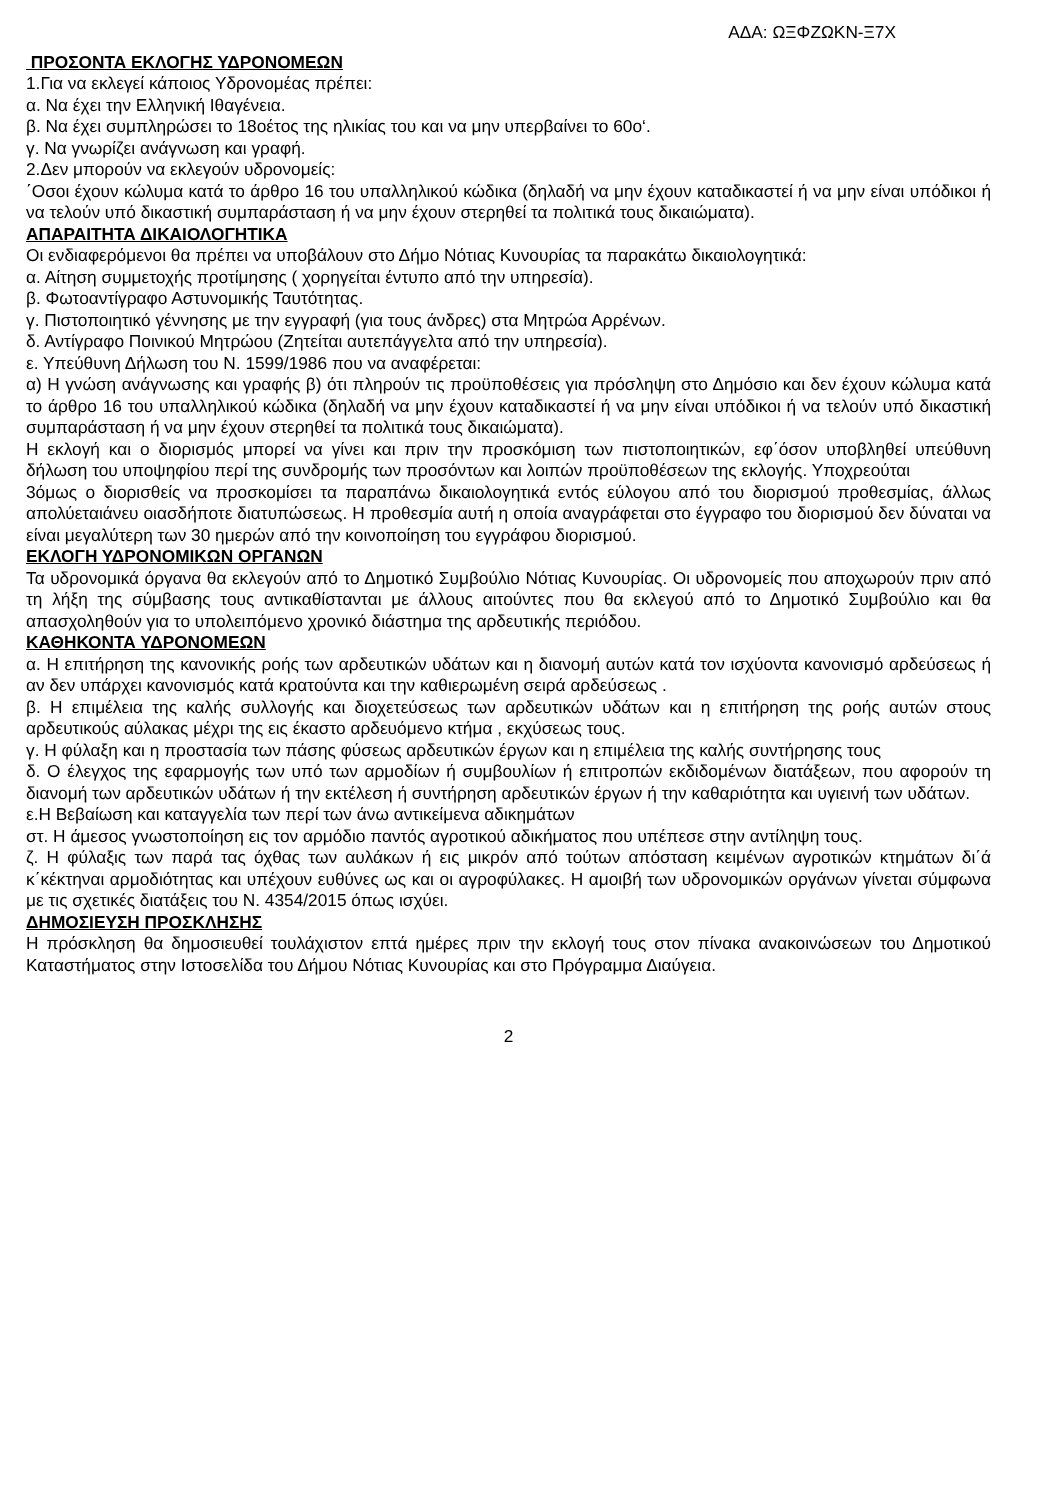ΑΔΑ: ΩΞΦΖΩΚΝ-Ξ7Χ
ΠΡΟΣΟΝΤΑ ΕΚΛΟΓΗΣ ΥΔΡΟΝΟΜΕΩΝ
1.Για να εκλεγεί κάποιος Υδρονομέας πρέπει:
α. Να έχει την Ελληνική Ιθαγένεια.
β. Να έχει συμπληρώσει το 18οέτος της ηλικίας του και να μην υπερβαίνει το 60ο‘.
γ. Να γνωρίζει ανάγνωση και γραφή.
2.Δεν μπορούν να εκλεγούν υδρονομείς:
΄Οσοι έχουν κώλυμα κατά το άρθρο 16 του υπαλληλικού κώδικα (δηλαδή να μην έχουν καταδικαστεί ή να μην είναι υπόδικοι ή να τελούν υπό δικαστική συμπαράσταση ή να μην έχουν στερηθεί τα πολιτικά τους δικαιώματα).
ΑΠΑΡΑΙΤΗΤΑ ΔΙΚΑΙΟΛΟΓΗΤΙΚΑ
Οι ενδιαφερόμενοι θα πρέπει να υποβάλουν στο Δήμο Νότιας Κυνουρίας τα παρακάτω δικαιολογητικά:
α. Αίτηση συμμετοχής προτίμησης ( χορηγείται έντυπο από την υπηρεσία).
β. Φωτοαντίγραφο Αστυνομικής Ταυτότητας.
γ. Πιστοποιητικό γέννησης με την εγγραφή (για τους άνδρες) στα Μητρώα Αρρένων.
δ. Αντίγραφο Ποινικού Μητρώου (Ζητείται αυτεπάγγελτα από την υπηρεσία).
ε. Υπεύθυνη Δήλωση του Ν. 1599/1986 που να αναφέρεται:
α) Η γνώση ανάγνωσης και γραφής β) ότι πληρούν τις προϋποθέσεις για πρόσληψη στο Δημόσιο και δεν έχουν κώλυμα κατά το άρθρο 16 του υπαλληλικού κώδικα (δηλαδή να μην έχουν καταδικαστεί ή να μην είναι υπόδικοι ή να τελούν υπό δικαστική συμπαράσταση ή να μην έχουν στερηθεί τα πολιτικά τους δικαιώματα).
Η εκλογή και ο διορισμός μπορεί να γίνει και πριν την προσκόμιση των πιστοποιητικών, εφ΄όσον υποβληθεί υπεύθυνη δήλωση του υποψηφίου περί της συνδρομής των προσόντων και λοιπών προϋποθέσεων της εκλογής. Υποχρεούται
3όμως ο διορισθείς να προσκομίσει τα παραπάνω δικαιολογητικά εντός εύλογου από του διορισμού προθεσμίας, άλλως απολύεταιάνευ οιασδήποτε διατυπώσεως. Η προθεσμία αυτή η οποία αναγράφεται στο έγγραφο του διορισμού δεν δύναται να είναι μεγαλύτερη των 30 ημερών από την κοινοποίηση του εγγράφου διορισμού.
ΕΚΛΟΓΗ ΥΔΡΟΝΟΜΙΚΩΝ ΟΡΓΑΝΩΝ
Τα υδρονομικά όργανα θα εκλεγούν από το Δημοτικό Συμβούλιο Νότιας Κυνουρίας. Οι υδρονομείς που αποχωρούν πριν από τη λήξη της σύμβασης τους αντικαθίστανται με άλλους αιτούντες που θα εκλεγού από το Δημοτικό Συμβούλιο και θα απασχοληθούν για το υπολειπόμενο χρονικό διάστημα της αρδευτικής περιόδου.
ΚΑΘΗΚΟΝΤΑ ΥΔΡΟΝΟΜΕΩΝ
α. Η επιτήρηση της κανονικής ροής των αρδευτικών υδάτων και η διανομή αυτών κατά τον ισχύοντα κανονισμό αρδεύσεως ή αν δεν υπάρχει κανονισμός κατά κρατούντα και την καθιερωμένη σειρά αρδεύσεως .
β. Η επιμέλεια της καλής συλλογής και διοχετεύσεως των αρδευτικών υδάτων και η επιτήρηση της ροής αυτών στους αρδευτικούς αύλακας μέχρι της εις έκαστο αρδευόμενο κτήμα , εκχύσεως τους.
γ. Η φύλαξη και η προστασία των πάσης φύσεως αρδευτικών έργων και η επιμέλεια της καλής συντήρησης τους
δ. Ο έλεγχος της εφαρμογής των υπό των αρμοδίων ή συμβουλίων ή επιτροπών εκδιδομένων διατάξεων, που αφορούν τη διανομή των αρδευτικών υδάτων ή την εκτέλεση ή συντήρηση αρδευτικών έργων ή την καθαριότητα και υγιεινή των υδάτων.
ε.Η Βεβαίωση και καταγγελία των περί των άνω αντικείμενα αδικημάτων
στ. Η άμεσος γνωστοποίηση εις τον αρμόδιο παντός αγροτικού αδικήματος που υπέπεσε στην αντίληψη τους.
ζ. Η φύλαξις των παρά τας όχθας των αυλάκων ή εις μικρόν από τούτων απόσταση κειμένων αγροτικών κτημάτων δι΄ά κ΄κέκτηναι αρμοδιότητας και υπέχουν ευθύνες ως και οι αγροφύλακες. Η αμοιβή των υδρονομικών οργάνων γίνεται σύμφωνα με τις σχετικές διατάξεις του Ν. 4354/2015 όπως ισχύει.
ΔΗΜΟΣΙΕΥΣΗ ΠΡΟΣΚΛΗΣΗΣ
Η πρόσκληση θα δημοσιευθεί τουλάχιστον επτά ημέρες πριν την εκλογή τους στον πίνακα ανακοινώσεων του Δημοτικού Καταστήματος στην Ιστοσελίδα του Δήμου Νότιας Κυνουρίας και στο Πρόγραμμα Διαύγεια.
2